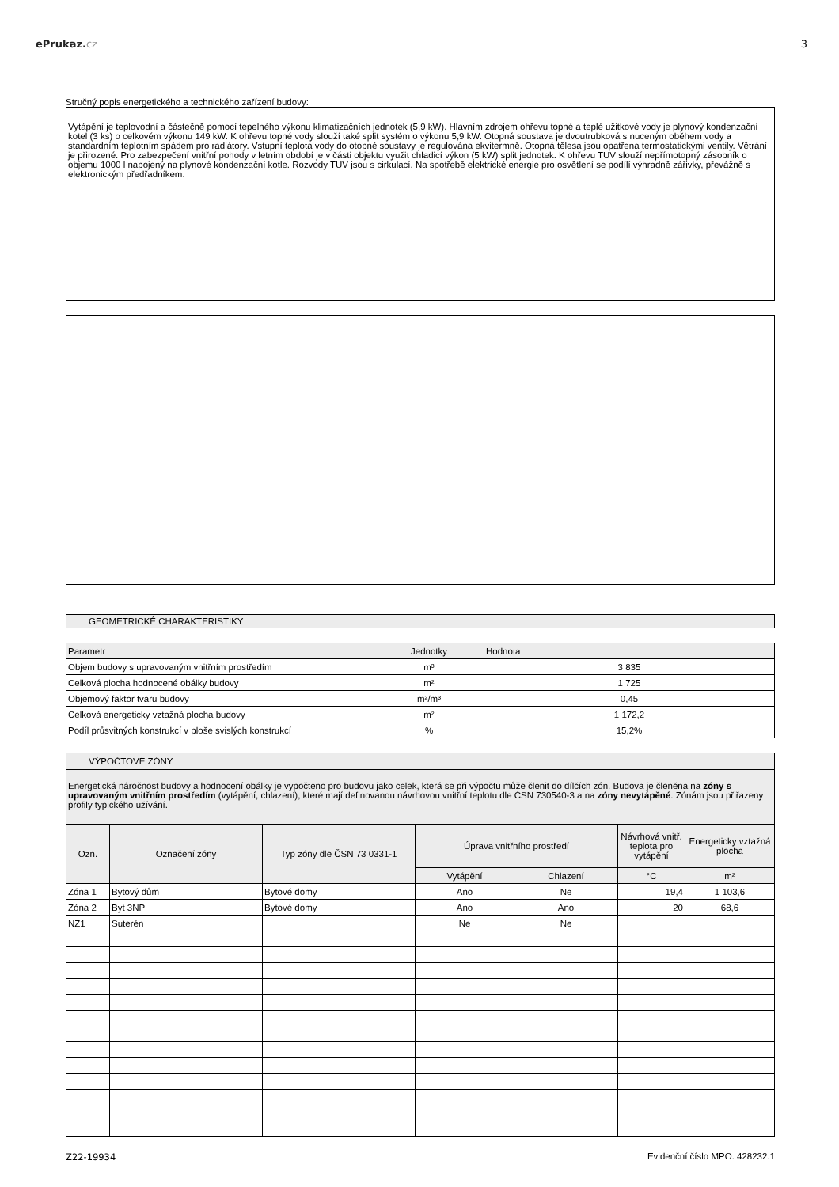ePrukaz. cz 3
Stručný popis energetického a technického zařízení budovy:
Vytápění je teplovodní a částečně pomocí tepelného výkonu klimatizačních jednotek (5,9 kW). Hlavním zdrojem ohřevu topné a teplé užitkové vody je plynový kondenzační kotel (3 ks) o celkovém výkonu 149 kW. K ohřevu topné vody slouží také split systém o výkonu 5,9 kW. Otopná soustava je dvoutrubková s nuceným oběhem vody a standardním teplotním spádem pro radiátory. Vstupní teplota vody do otopné soustavy je regulována ekvitermně. Otopná tělesa jsou opatřena termostatickými ventily. Větrání je přirozené. Pro zabezpečení vnitřní pohody v letním období je v části objektu využit chladicí výkon (5 kW) split jednotek. K ohřevu TUV slouží nepřímotopný zásobník o objemu 1000 l napojený na plynové kondenzační kotle. Rozvody TUV jsou s cirkulací. Na spotřebě elektrické energie pro osvětlení se podílí výhradně zářivky, převážně s elektronickým předřadníkem.
GEOMETRICKÉ CHARAKTERISTIKY
| Parametr | Jednotky | Hodnota |
| Objem budovy s upravovaným vnitřním prostředím | m³ | 3 835 |
| Celková plocha hodnocené obálky budovy | m² | 1 725 |
| Objemový faktor tvaru budovy | m²/m³ | 0,45 |
| Celková energeticky vztažná plocha budovy | m² | 1 172,2 |
| Podíl průsvitných konstrukcí v ploše svislých konstrukcí | % | 15,2% |
VÝPOČTOVÉ ZÓNY
Energetická náročnost budovy a hodnocení obálky je vypočteno pro budovu jako celek, která se při výpočtu může členit do dílčích zón. Budova je členěna na zóny s upravovaným vnitřním prostředím (vytápění, chlazení), které mají definovanou návrhovou vnitřní teplotu dle ČSN 730540-3 a na zóny nevytápěné. Zónám jsou přiřazeny profily typického užívání.
| Ozn. | Označení zóny | Typ zóny dle ČSN 73 0331-1 | Úprava vnitřního prostředí | | Návrhová vnitř. teplota pro vytápění | Energeticky vztažná plocha |
| | | | Vytápění | Chlazení | °C | m² |
| Zóna 1 | Bytový dům | Bytové domy | Ano | Ne | 19,4 | 1 103,6 |
| Zóna 2 | Byt 3NP | Bytové domy | Ano | Ano | 20 | 68,6 |
| NZ1 | Suterén | | Ne | Ne | | |
Z22-19934 Evidenční číslo MPO: 428232.1